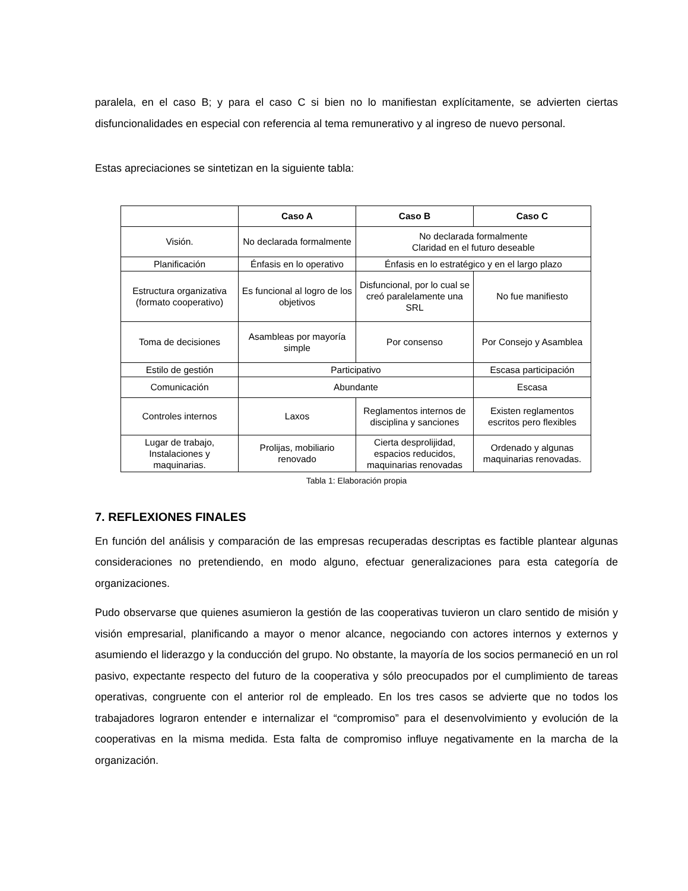paralela, en el caso B; y para el caso C si bien no lo manifiestan explícitamente, se advierten ciertas disfuncionalidades en especial con referencia al tema remunerativo y al ingreso de nuevo personal.
Estas apreciaciones se sintetizan en la siguiente tabla:
| | Caso A | Caso B | Caso C |
| --- | --- | --- | --- |
| Visión. | No declarada formalmente | No declarada formalmente Claridad en el futuro deseable | |
| Planificación | Énfasis en lo operativo | Énfasis en lo estratégico y en el largo plazo | |
| Estructura organizativa (formato cooperativo) | Es funcional al logro de los objetivos | Disfuncional, por lo cual se creó paralelamente una SRL | No fue manifiesto |
| Toma de decisiones | Asambleas por mayoría simple | Por consenso | Por Consejo y Asamblea |
| Estilo de gestión | Participativo | | Escasa participación |
| Comunicación | Abundante | | Escasa |
| Controles internos | Laxos | Reglamentos internos de disciplina y sanciones | Existen reglamentos escritos pero flexibles |
| Lugar de trabajo, Instalaciones y maquinarias. | Prolijas, mobiliario renovado | Cierta desprolijidad, espacios reducidos, maquinarias renovadas | Ordenado y algunas maquinarias renovadas. |
Tabla 1: Elaboración propia
7. REFLEXIONES FINALES
En función del análisis y comparación de las empresas recuperadas descriptas es factible plantear algunas consideraciones no pretendiendo, en modo alguno, efectuar generalizaciones para esta categoría de organizaciones.
Pudo observarse que quienes asumieron la gestión de las cooperativas tuvieron un claro sentido de misión y visión empresarial, planificando a mayor o menor alcance, negociando con actores internos y externos y asumiendo el liderazgo y la conducción del grupo. No obstante, la mayoría de los socios permaneció en un rol pasivo, expectante respecto del futuro de la cooperativa y sólo preocupados por el cumplimiento de tareas operativas, congruente con el anterior rol de empleado. En los tres casos se advierte que no todos los trabajadores lograron entender e internalizar el “compromiso” para el desenvolvimiento y evolución de la cooperativas en la misma medida. Esta falta de compromiso influye negativamente en la marcha de la organización.